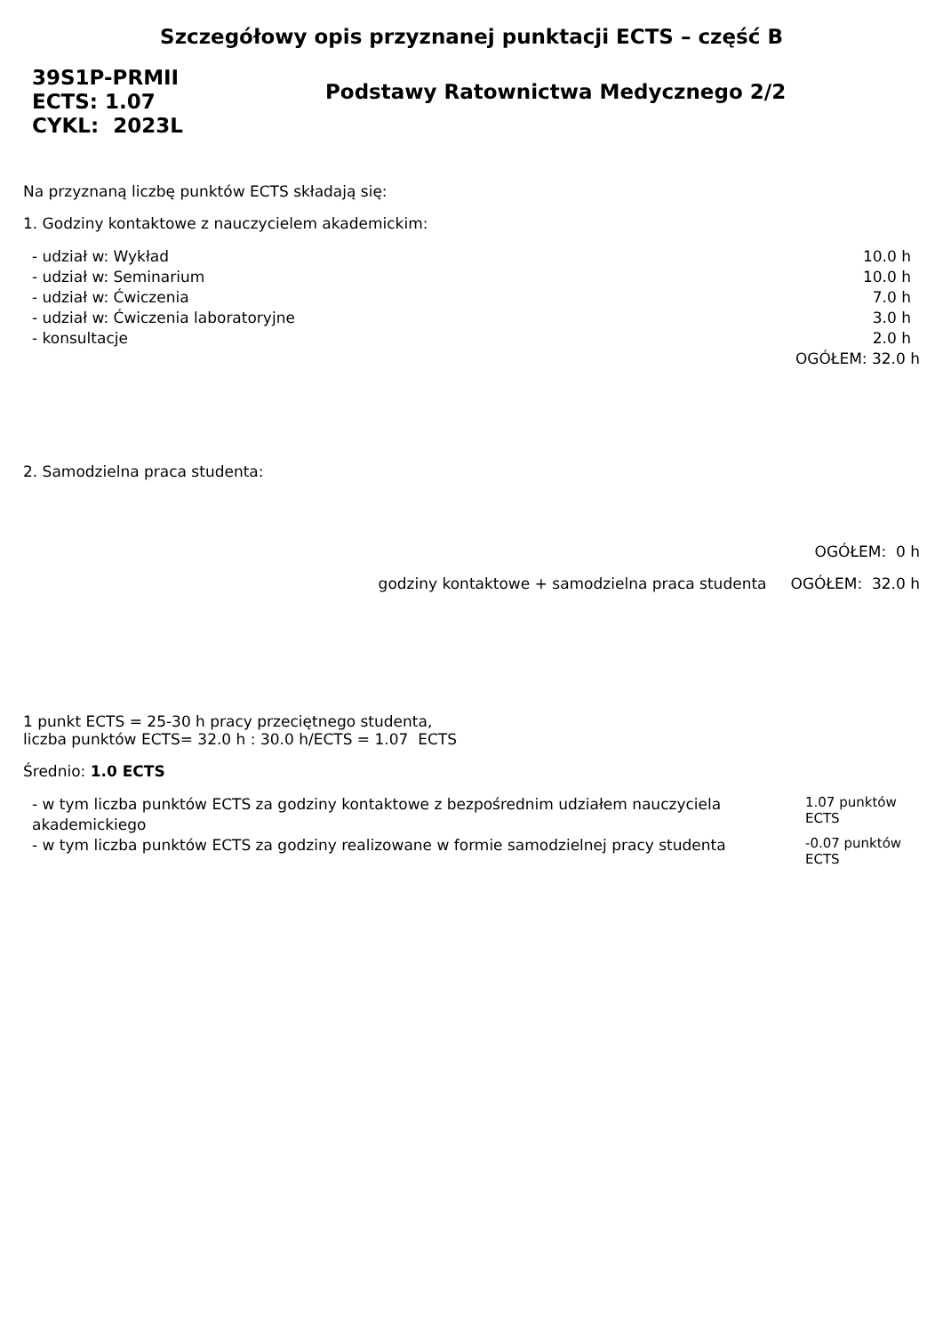Szczegółowy opis przyznanej punktacji ECTS – część B
39S1P-PRMII
ECTS: 1.07
CYKL: 2023L
Podstawy Ratownictwa Medycznego 2/2
Na przyznaną liczbę punktów ECTS składają się:
1. Godziny kontaktowe z nauczycielem akademickim:
| - udział w: Wykład | 10.0 h |
| - udział w: Seminarium | 10.0 h |
| - udział w: Ćwiczenia | 7.0 h |
| - udział w: Ćwiczenia laboratoryjne | 3.0 h |
| - konsultacje | 2.0 h |
| | OGÓŁEM: 32.0 h |
2. Samodzielna praca studenta:
OGÓŁEM: 0 h
godziny kontaktowe + samodzielna praca studenta OGÓŁEM: 32.0 h
1 punkt ECTS = 25-30 h pracy przeciętnego studenta,
liczba punktów ECTS= 32.0 h : 30.0 h/ECTS = 1.07 ECTS
Średnio: 1.0 ECTS
| - w tym liczba punktów ECTS za godziny kontaktowe z bezpośrednim udziałem nauczyciela akademickiego | 1.07 punktów ECTS |
| - w tym liczba punktów ECTS za godziny realizowane w formie samodzielnej pracy studenta | -0.07 punktów ECTS |